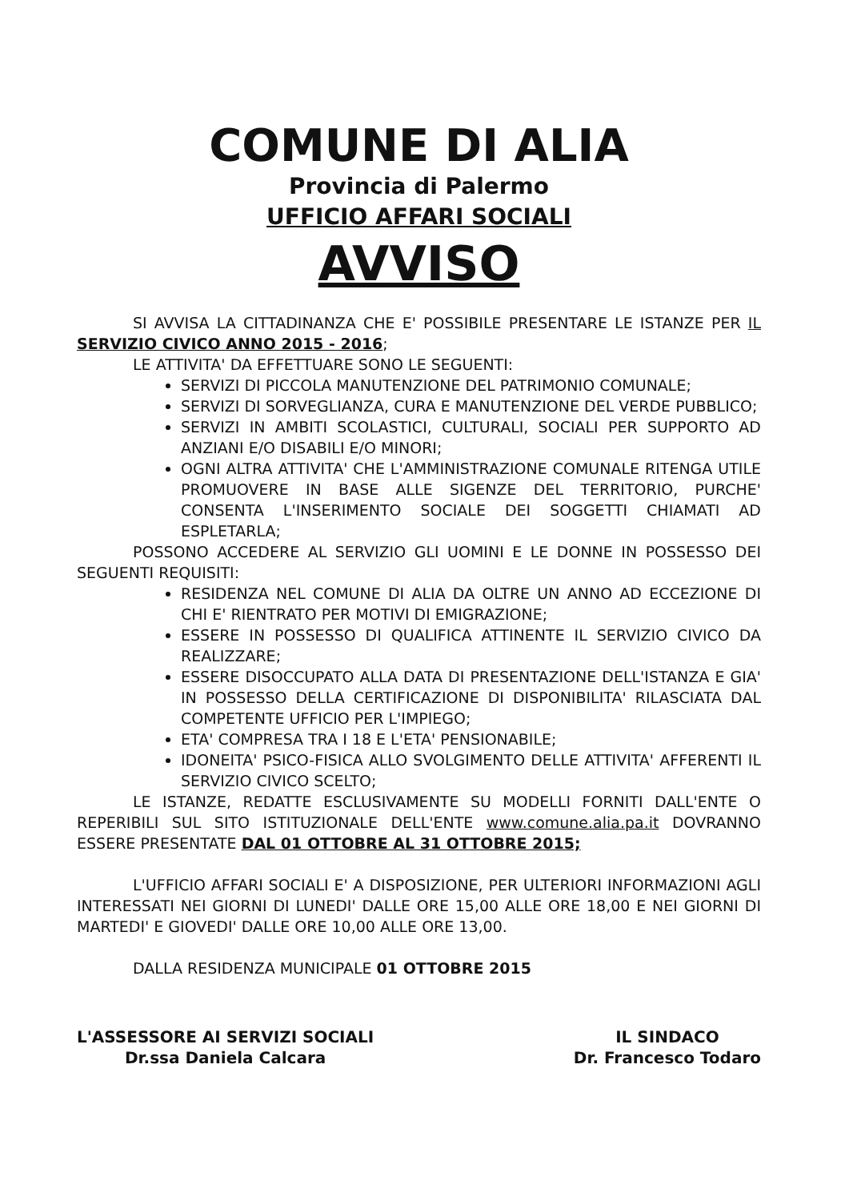COMUNE DI ALIA
Provincia di Palermo
UFFICIO AFFARI SOCIALI
AVVISO
SI AVVISA LA CITTADINANZA CHE E' POSSIBILE PRESENTARE LE ISTANZE PER IL SERVIZIO CIVICO ANNO 2015 - 2016;
LE ATTIVITA' DA EFFETTUARE SONO LE SEGUENTI:
SERVIZI DI PICCOLA MANUTENZIONE DEL PATRIMONIO COMUNALE;
SERVIZI DI SORVEGLIANZA, CURA E MANUTENZIONE DEL VERDE PUBBLICO;
SERVIZI IN AMBITI SCOLASTICI, CULTURALI, SOCIALI PER SUPPORTO AD ANZIANI E/O DISABILI E/O MINORI;
OGNI ALTRA ATTIVITA' CHE L'AMMINISTRAZIONE COMUNALE RITENGA UTILE PROMUOVERE IN BASE ALLE SIGENZE DEL TERRITORIO, PURCHE' CONSENTA L'INSERIMENTO SOCIALE DEI SOGGETTI CHIAMATI AD ESPLETARLA;
POSSONO ACCEDERE AL SERVIZIO GLI UOMINI E LE DONNE IN POSSESSO DEI SEGUENTI REQUISITI:
RESIDENZA NEL COMUNE DI ALIA DA OLTRE UN ANNO AD ECCEZIONE DI CHI E' RIENTRATO PER MOTIVI DI EMIGRAZIONE;
ESSERE IN POSSESSO DI QUALIFICA ATTINENTE IL SERVIZIO CIVICO DA REALIZZARE;
ESSERE DISOCCUPATO ALLA DATA DI PRESENTAZIONE DELL'ISTANZA E GIA' IN POSSESSO DELLA CERTIFICAZIONE DI DISPONIBILITA' RILASCIATA DAL COMPETENTE UFFICIO PER L'IMPIEGO;
ETA' COMPRESA TRA I 18 E L'ETA' PENSIONABILE;
IDONEITA' PSICO-FISICA ALLO SVOLGIMENTO DELLE ATTIVITA' AFFERENTI IL SERVIZIO CIVICO SCELTO;
LE ISTANZE, REDATTE ESCLUSIVAMENTE SU MODELLI FORNITI DALL'ENTE O REPERIBILI SUL SITO ISTITUZIONALE DELL'ENTE www.comune.alia.pa.it DOVRANNO ESSERE PRESENTATE DAL 01 OTTOBRE AL 31 OTTOBRE 2015;
L'UFFICIO AFFARI SOCIALI E' A DISPOSIZIONE, PER ULTERIORI INFORMAZIONI AGLI INTERESSATI NEI GIORNI DI LUNEDI' DALLE ORE 15,00 ALLE ORE 18,00 E NEI GIORNI DI MARTEDI' E GIOVEDI' DALLE ORE 10,00 ALLE ORE 13,00.
DALLA RESIDENZA MUNICIPALE 01 OTTOBRE 2015
L'ASSESSORE AI SERVIZI SOCIALI
Dr.ssa Daniela Calcara
IL SINDACO
Dr. Francesco Todaro